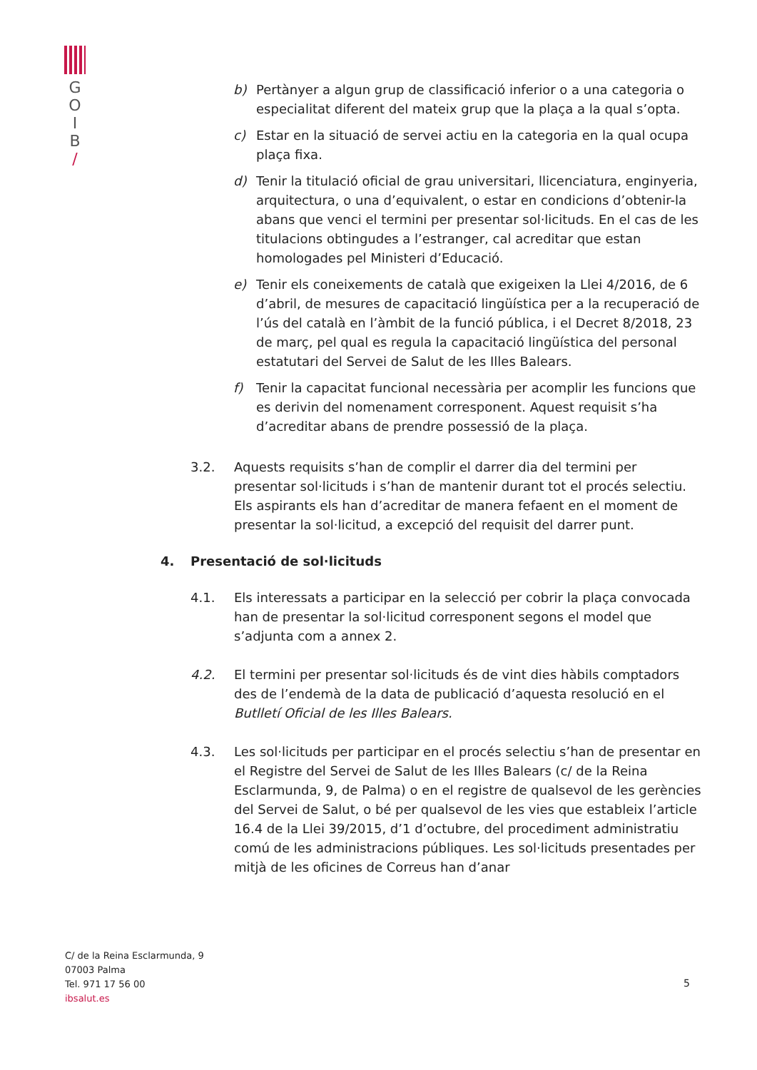G
O
I
B
/
b) Pertànyer a algun grup de classificació inferior o a una categoria o especialitat diferent del mateix grup que la plaça a la qual s’opta.
c) Estar en la situació de servei actiu en la categoria en la qual ocupa plaça fixa.
d) Tenir la titulació oficial de grau universitari, llicenciatura, enginyeria, arquitectura, o una d’equivalent, o estar en condicions d’obtenir-la abans que venci el termini per presentar sol·licituds. En el cas de les titulacions obtingudes a l’estranger, cal acreditar que estan homologades pel Ministeri d’Educació.
e) Tenir els coneixements de català que exigeixen la Llei 4/2016, de 6 d’abril, de mesures de capacitació lingüística per a la recuperació de l’ús del català en l’àmbit de la funció pública, i el Decret 8/2018, 23 de març, pel qual es regula la capacitació lingüística del personal estatutari del Servei de Salut de les Illes Balears.
f) Tenir la capacitat funcional necessària per acomplir les funcions que es derivin del nomenament corresponent. Aquest requisit s’ha d’acreditar abans de prendre possessió de la plaça.
3.2. Aquests requisits s’han de complir el darrer dia del termini per presentar sol·licituds i s’han de mantenir durant tot el procés selectiu. Els aspirants els han d’acreditar de manera fefaent en el moment de presentar la sol·licitud, a excepció del requisit del darrer punt.
4. Presentació de sol·licituds
4.1. Els interessats a participar en la selecció per cobrir la plaça convocada han de presentar la sol·licitud corresponent segons el model que s’adjunta com a annex 2.
4.2. El termini per presentar sol·licituds és de vint dies hàbils comptadors des de l’endemà de la data de publicació d’aquesta resolució en el Butlletí Oficial de les Illes Balears.
4.3. Les sol·licituds per participar en el procés selectiu s’han de presentar en el Registre del Servei de Salut de les Illes Balears (c/ de la Reina Esclarmunda, 9, de Palma) o en el registre de qualsevol de les gerències del Servei de Salut, o bé per qualsevol de les vies que estableix l’article 16.4 de la Llei 39/2015, d’1 d’octubre, del procediment administratiu comú de les administracions públiques. Les sol·licituds presentades per mitjà de les oficines de Correus han d’anar
C/ de la Reina Esclarmunda, 9
07003 Palma
Tel. 971 17 56 00
ibsalut.es
5